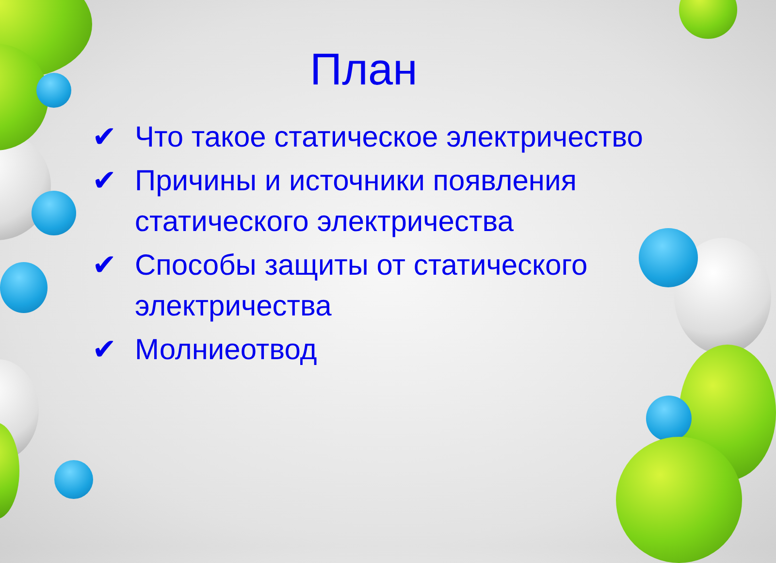План
✔ Что такое статическое электричество
✔ Причины и источники появления статического электричества
✔ Способы защиты от статического электричества
✔ Молниеотвод